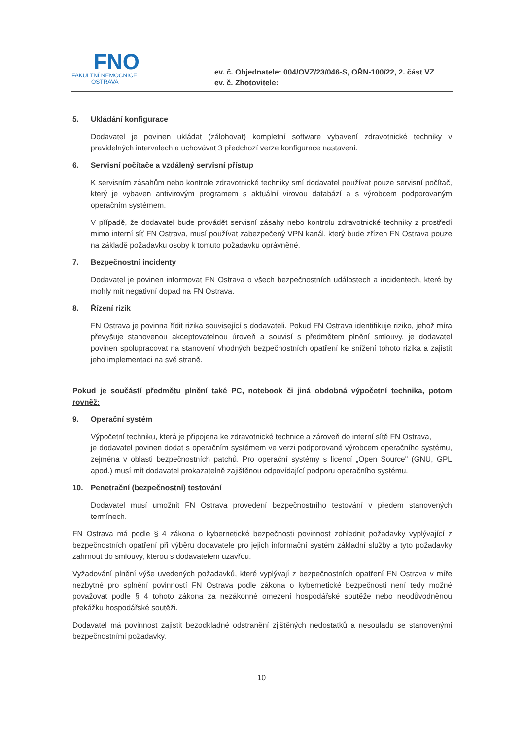FNO
FAKULTNÍ NEMOCNICE
OSTRAVA
ev. č. Objednatele: 004/OVZ/23/046-S, OŘN-100/22, 2. část VZ
ev. č. Zhotovitele:
5. Ukládání konfigurace
Dodavatel je povinen ukládat (zálohovat) kompletní software vybavení zdravotnické techniky v pravidelných intervalech a uchovávat 3 předchozí verze konfigurace nastavení.
6. Servisní počítače a vzdálený servisní přístup
K servisním zásahům nebo kontrole zdravotnické techniky smí dodavatel používat pouze servisní počítač, který je vybaven antivirovým programem s aktuální virovou databází a s výrobcem podporovaným operačním systémem.
V případě, že dodavatel bude provádět servisní zásahy nebo kontrolu zdravotnické techniky z prostředí mimo interní síť FN Ostrava, musí používat zabezpečený VPN kanál, který bude zřízen FN Ostrava pouze na základě požadavku osoby k tomuto požadavku oprávněné.
7. Bezpečnostní incidenty
Dodavatel je povinen informovat FN Ostrava o všech bezpečnostních událostech a incidentech, které by mohly mít negativní dopad na FN Ostrava.
8. Řízení rizik
FN Ostrava je povinna řídit rizika související s dodavateli. Pokud FN Ostrava identifikuje riziko, jehož míra převyšuje stanovenou akceptovatelnou úroveň a souvisí s předmětem plnění smlouvy, je dodavatel povinen spolupracovat na stanovení vhodných bezpečnostních opatření ke snížení tohoto rizika a zajistit jeho implementaci na své straně.
Pokud je součástí předmětu plnění také PC, notebook či jiná obdobná výpočetní technika, potom rovněž:
9. Operační systém
Výpočetní techniku, která je připojena ke zdravotnické technice a zároveň do interní sítě FN Ostrava,
je dodavatel povinen dodat s operačním systémem ve verzi podporované výrobcem operačního systému, zejména v oblasti bezpečnostních patchů. Pro operační systémy s licencí „Open Source" (GNU, GPL apod.) musí mít dodavatel prokazatelně zajištěnou odpovídající podporu operačního systému.
10. Penetrační (bezpečnostní) testování
Dodavatel musí umožnit FN Ostrava provedení bezpečnostního testování v předem stanovených termínech.
FN Ostrava má podle § 4 zákona o kybernetické bezpečnosti povinnost zohlednit požadavky vyplývající z bezpečnostních opatření při výběru dodavatele pro jejich informační systém základní služby a tyto požadavky zahrnout do smlouvy, kterou s dodavatelem uzavřou.
Vyžadování plnění výše uvedených požadavků, které vyplývají z bezpečnostních opatření FN Ostrava v míře nezbytné pro splnění povinností FN Ostrava podle zákona o kybernetické bezpečnosti není tedy možné považovat podle § 4 tohoto zákona za nezákonné omezení hospodářské soutěže nebo neodůvodněnou překážku hospodářské soutěži.
Dodavatel má povinnost zajistit bezodkladné odstranění zjištěných nedostatků a nesouladu se stanovenými bezpečnostními požadavky.
10